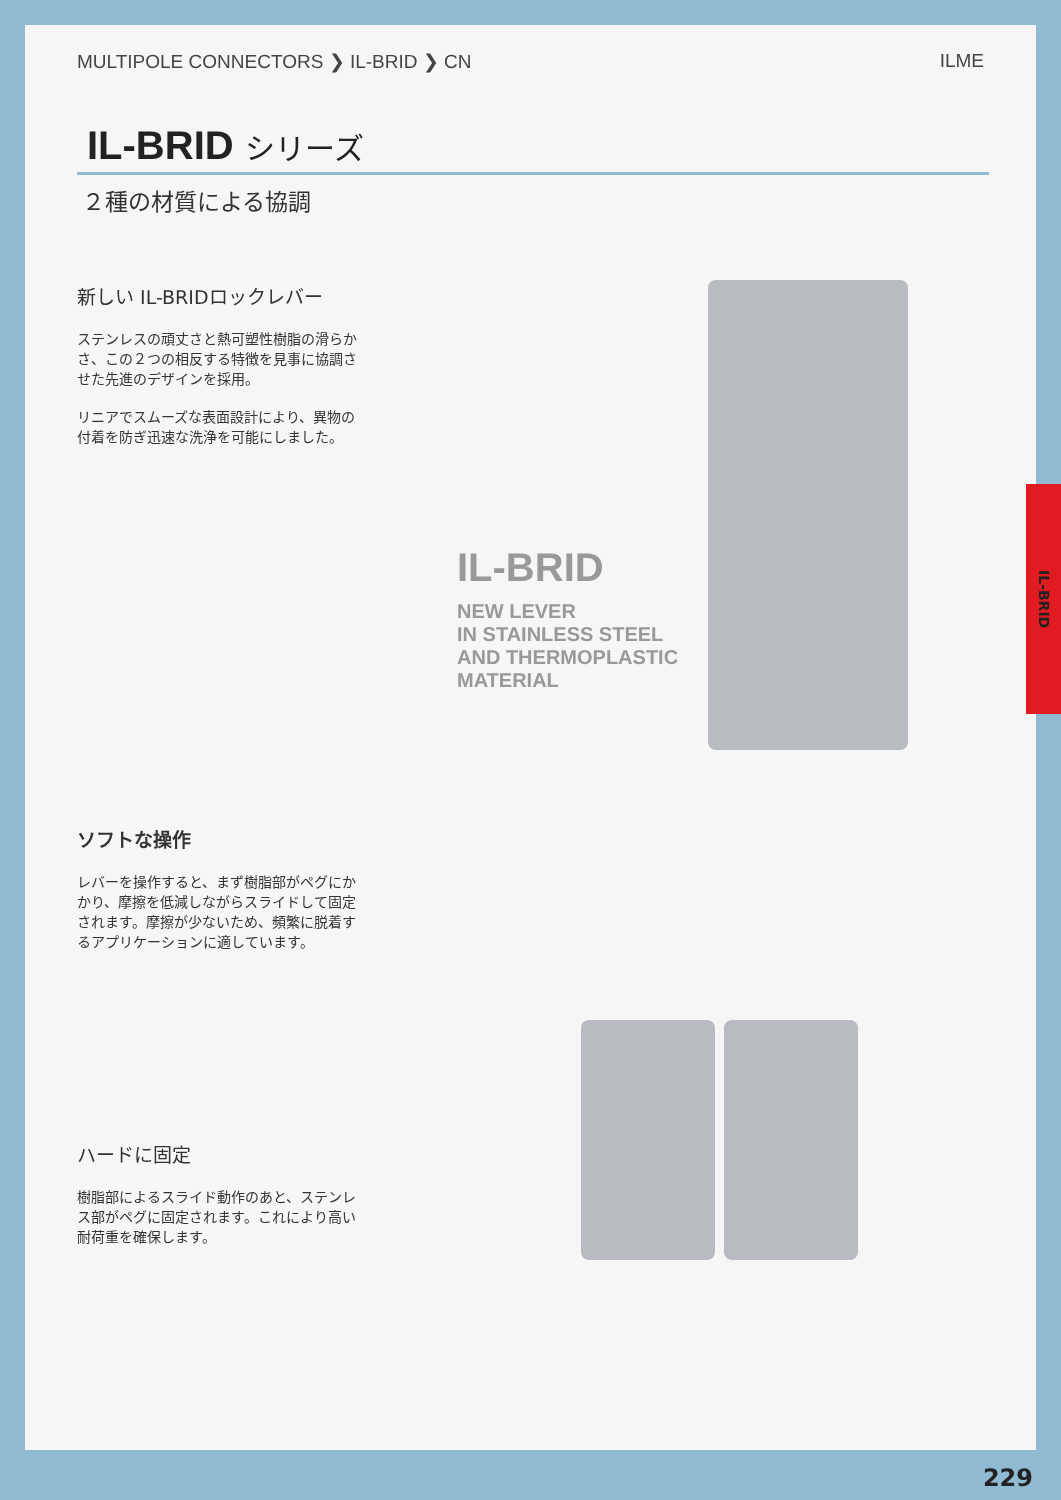MULTIPOLE CONNECTORS ❯ IL-BRID ❯ CN ILME
IL-BRID シリーズ
２種の材質による協調
新しい IL-BRIDロックレバー
ステンレスの頑丈さと熱可塑性樹脂の滑らかさ、この２つの相反する特徴を見事に協調させた先進のデザインを採用。
リニアでスムーズな表面設計により、異物の付着を防ぎ迅速な洗浄を可能にしました。
IL-BRID
NEW LEVER
IN STAINLESS STEEL
AND THERMOPLASTIC
MATERIAL
ソフトな操作
レバーを操作すると、まず樹脂部がペグにかかり、摩擦を低減しながらスライドして固定されます。摩擦が少ないため、頻繁に脱着するアプリケーションに適しています。
ハードに固定
樹脂部によるスライド動作のあと、ステンレス部がペグに固定されます。これにより高い耐荷重を確保します。
IL-BRID
229